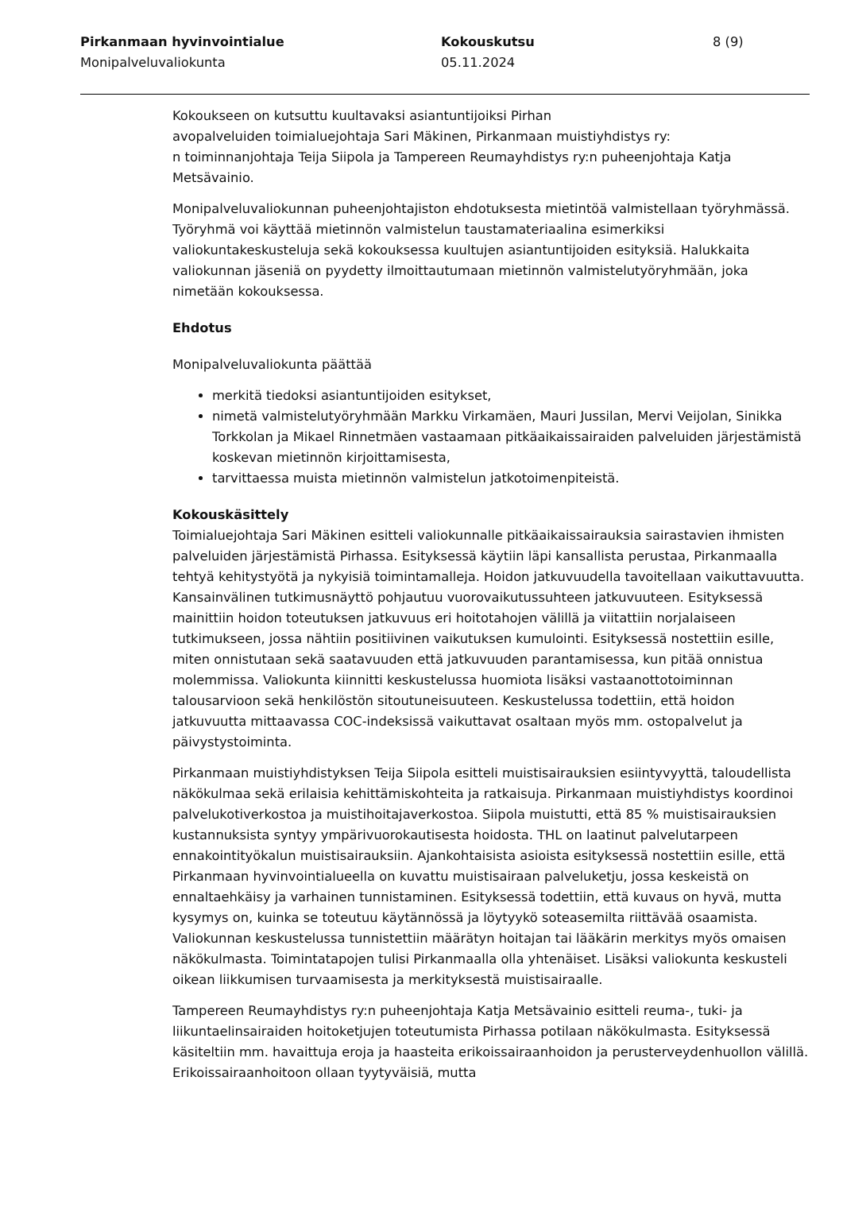Pirkanmaan hyvinvointialue
Monipalveluvaliokunta
Kokouskutsu
05.11.2024
8 (9)
Kokoukseen on kutsuttu kuultavaksi asiantuntijoiksi Pirhan
avopalveluiden toimialuejohtaja Sari Mäkinen, Pirkanmaan muistiyhdistys ry:
n toiminnanjohtaja Teija Siipola ja Tampereen Reumayhdistys ry:n puheenjohtaja Katja Metsävainio.
Monipalveluvaliokunnan puheenjohtajiston ehdotuksesta mietintöä valmistellaan työryhmässä. Työryhmä voi käyttää mietinnön valmistelun taustamateriaalina esimerkiksi valiokuntakeskusteluja sekä kokouksessa kuultujen asiantuntijoiden esityksiä. Halukkaita valiokunnan jäseniä on pyydetty ilmoittautumaan mietinnön valmistelutyöryhmään, joka nimetään kokouksessa.
Ehdotus
Monipalveluvaliokunta päättää
merkitä tiedoksi asiantuntijoiden esitykset,
nimetä valmistelutyöryhmään Markku Virkamäen, Mauri Jussilan, Mervi Veijolan, Sinikka Torkkolan ja Mikael Rinnetmäen vastaamaan pitkäaikaissairaiden palveluiden järjestämistä koskevan mietinnön kirjoittamisesta,
tarvittaessa muista mietinnön valmistelun jatkotoimenpiteistä.
Kokouskäsittely
Toimialuejohtaja Sari Mäkinen esitteli valiokunnalle pitkäaikaissairauksia sairastavien ihmisten palveluiden järjestämistä Pirhassa. Esityksessä käytiin läpi kansallista perustaa, Pirkanmaalla tehtyä kehitystyötä ja nykyisiä toimintamalleja. Hoidon jatkuvuudella tavoitellaan vaikuttavuutta. Kansainvälinen tutkimusnäyttö pohjautuu vuorovaikutussuhteen jatkuvuuteen. Esityksessä mainittiin hoidon toteutuksen jatkuvuus eri hoitotahojen välillä ja viitattiin norjalaiseen tutkimukseen, jossa nähtiin positiivinen vaikutuksen kumulointi. Esityksessä nostettiin esille, miten onnistutaan sekä saatavuuden että jatkuvuuden parantamisessa, kun pitää onnistua molemmissa. Valiokunta kiinnitti keskustelussa huomiota lisäksi vastaanottotoiminnan talousarvioon sekä henkilöstön sitoutuneisuuteen. Keskustelussa todettiin, että hoidon jatkuvuutta mittaavassa COC-indeksissä vaikuttavat osaltaan myös mm. ostopalvelut ja päivystystoiminta.
Pirkanmaan muistiyhdistyksen Teija Siipola esitteli muistisairauksien esiintyvyyttä, taloudellista näkökulmaa sekä erilaisia kehittämiskohteita ja ratkaisuja. Pirkanmaan muistiyhdistys koordinoi palvelukotiverkostoa ja muistihoitajaverkostoa. Siipola muistutti, että 85 % muistisairauksien kustannuksista syntyy ympärivuorokautisesta hoidosta. THL on laatinut palvelutarpeen ennakointityökalun muistisairauksiin. Ajankohtaisista asioista esityksessä nostettiin esille, että Pirkanmaan hyvinvointialueella on kuvattu muistisairaan palveluketju, jossa keskeistä on ennaltaehkäisy ja varhainen tunnistaminen. Esityksessä todettiin, että kuvaus on hyvä, mutta kysymys on, kuinka se toteutuu käytännössä ja löytyykö soteasemilta riittävää osaamista. Valiokunnan keskustelussa tunnistettiin määrätyn hoitajan tai lääkärin merkitys myös omaisen näkökulmasta. Toimintatapojen tulisi Pirkanmaalla olla yhtenäiset. Lisäksi valiokunta keskusteli oikean liikkumisen turvaamisesta ja merkityksestä muistisairaalle.
Tampereen Reumayhdistys ry:n puheenjohtaja Katja Metsävainio esitteli reuma-, tuki- ja liikuntaelinsairaiden hoitoketjujen toteutumista Pirhassa potilaan näkökulmasta. Esityksessä käsiteltiin mm. havaittuja eroja ja haasteita erikoissairaanhoidon ja perusterveydenhuollon välillä. Erikoissairaanhoitoon ollaan tyytyväisiä, mutta